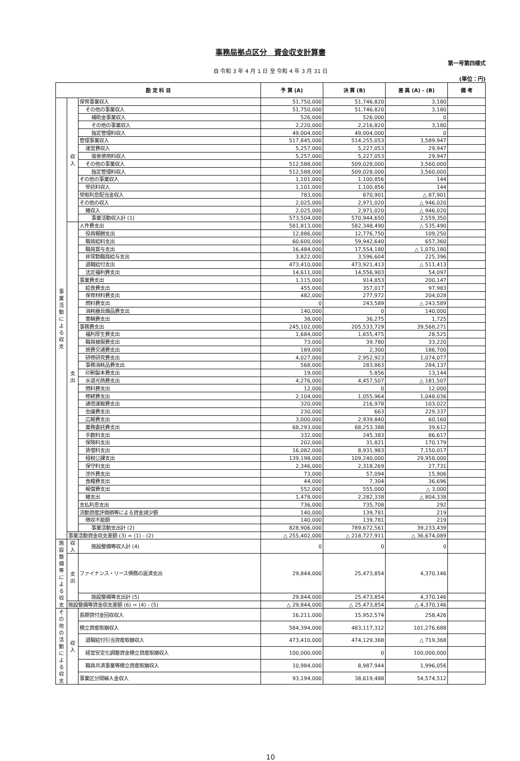事務局拠点区分　資金収支計算書
第一号第四様式
自 令和 3 年 4 月 1 日 至 令和 4 年 3 月 31 日
(単位：円)
| 勘 定 科 目 | | | 予 算 (A) | 決 算 (B) | 差 異 (A) - (B) | 備 考 |
| --- | --- | --- | --- | --- | --- | --- |
| 事業活動による収支 | 収入 | 保育事業収入 | 51,750,000 | 51,746,820 | 3,180 | |
| | | その他の事業収入 | 51,750,000 | 51,746,820 | 3,180 | |
| | | 補助金事業収入 | 526,000 | 526,000 | 0 | |
| | | その他の事業収入 | 2,220,000 | 2,216,820 | 3,180 | |
| | | 指定管理料収入 | 49,004,000 | 49,004,000 | 0 | |
| | | 管理事業収入 | 517,845,000 | 514,255,053 | 3,589,947 | |
| | | 運営費収入 | 5,257,000 | 5,227,053 | 29,947 | |
| | | 宿舎使用料収入 | 5,257,000 | 5,227,053 | 29,947 | |
| | | その他の事業収入 | 512,588,000 | 509,028,000 | 3,560,000 | |
| | | 指定管理料収入 | 512,588,000 | 509,028,000 | 3,560,000 | |
| | | その他の事業収入 | 1,101,000 | 1,100,856 | 144 | |
| | | 受託料収入 | 1,101,000 | 1,100,856 | 144 | |
| | | 受取利息配当金収入 | 783,000 | 870,901 | △ 87,901 | |
| | | その他の収入 | 2,025,000 | 2,971,020 | △ 946,020 | |
| | | 雑収入 | 2,025,000 | 2,971,020 | △ 946,020 | |
| | | 事業活動収入計 (1) | 573,504,000 | 570,944,650 | 2,559,350 | |
| | 支出 | 人件費支出 | 581,813,000 | 582,348,490 | △ 535,490 | |
| | | 役員報酬支出 | 12,886,000 | 12,776,750 | 109,250 | |
| | | 職員給料支出 | 60,600,000 | 59,942,640 | 657,360 | |
| | | 職員賞与支出 | 16,484,000 | 17,554,180 | △ 1,070,180 | |
| | | 非常勤職員給与支出 | 3,822,000 | 3,596,604 | 225,396 | |
| | | 退職給付支出 | 473,410,000 | 473,921,413 | △ 511,413 | |
| | | 法定福利費支出 | 14,611,000 | 14,556,903 | 54,097 | |
| | | 事業費支出 | 1,115,000 | 914,853 | 200,147 | |
| | | 給食費支出 | 455,000 | 357,017 | 97,983 | |
| | | 保育材料費支出 | 482,000 | 277,972 | 204,028 | |
| | | 燃料費支出 | 0 | 243,589 | △ 243,589 | |
| | | 消耗器具備品費支出 | 140,000 | 0 | 140,000 | |
| | | 車輌費支出 | 38,000 | 36,275 | 1,725 | |
| | | 事務費支出 | 245,102,000 | 205,533,729 | 39,568,271 | |
| | | 福利厚生費支出 | 1,684,000 | 1,655,475 | 28,525 | |
| | | 職員被服費支出 | 73,000 | 39,780 | 33,220 | |
| | | 旅費交通費支出 | 189,000 | 2,300 | 186,700 | |
| | | 研修研究費支出 | 4,027,000 | 2,952,923 | 1,074,077 | |
| | | 事務消耗品費支出 | 568,000 | 283,863 | 284,137 | |
| | | 印刷製本費支出 | 19,000 | 5,856 | 13,144 | |
| | | 水道光熱費支出 | 4,276,000 | 4,457,507 | △ 181,507 | |
| | | 燃料費支出 | 12,000 | 0 | 12,000 | |
| | | 修繕費支出 | 2,104,000 | 1,055,964 | 1,048,036 | |
| | | 通信運搬費支出 | 320,000 | 216,978 | 103,022 | |
| | | 会議費支出 | 230,000 | 663 | 229,337 | |
| | | 広報費支出 | 3,000,000 | 2,939,840 | 60,160 | |
| | | 業務委託費支出 | 68,293,000 | 68,253,388 | 39,612 | |
| | | 手数料支出 | 332,000 | 245,383 | 86,617 | |
| | | 保険料支出 | 202,000 | 31,821 | 170,179 | |
| | | 賃借料支出 | 16,082,000 | 8,931,983 | 7,150,017 | |
| | | 租税公課支出 | 139,198,000 | 109,240,000 | 29,958,000 | |
| | | 保守料支出 | 2,346,000 | 2,318,269 | 27,731 | |
| | | 渉外費支出 | 73,000 | 57,094 | 15,906 | |
| | | 食糧費支出 | 44,000 | 7,304 | 36,696 | |
| | | 報償費支出 | 552,000 | 555,000 | △ 3,000 | |
| | | 雑支出 | 1,478,000 | 2,282,338 | △ 804,338 | |
| | | 支払利息支出 | 736,000 | 735,708 | 292 | |
| | | 流動資産評価損等による資金減少額 | 140,000 | 139,781 | 219 | |
| | | 徴収不能額 | 140,000 | 139,781 | 219 | |
| | | 事業活動支出計 (2) | 828,906,000 | 789,672,561 | 39,233,439 | |
| | 事業活動資金収支差額 (3) = (1) - (2) | | △ 255,402,000 | △ 218,727,911 | △ 36,674,089 | |
| 施設整備等による収支 | 収入 | 施設整備等収入計 (4) | 0 | 0 | 0 | |
| | 支出 | ファイナンス・リース債務の返済支出 | 29,844,000 | 25,473,854 | 4,370,146 | |
| | | 施設整備等支出計 (5) | 29,844,000 | 25,473,854 | 4,370,146 | |
| | 施設整備等資金収支差額 (6) = (4) - (5) | | △ 29,844,000 | △ 25,473,854 | △ 4,370,146 | |
| その他の活動による収支 | 収入 | 長期貸付金回収収入 | 16,211,000 | 15,952,574 | 258,426 | |
| | | 積立資産取崩収入 | 584,394,000 | 483,117,312 | 101,276,688 | |
| | | 退職給付引当資産取崩収入 | 473,410,000 | 474,129,368 | △ 719,368 | |
| | | 経営安定化調整資金積立資産取崩収入 | 100,000,000 | 0 | 100,000,000 | |
| | | 職員共済事業等積立資産取崩収入 | 10,984,000 | 8,987,944 | 1,996,056 | |
| | | 事業区分間繰入金収入 | 93,194,000 | 38,619,488 | 54,574,512 | |
10